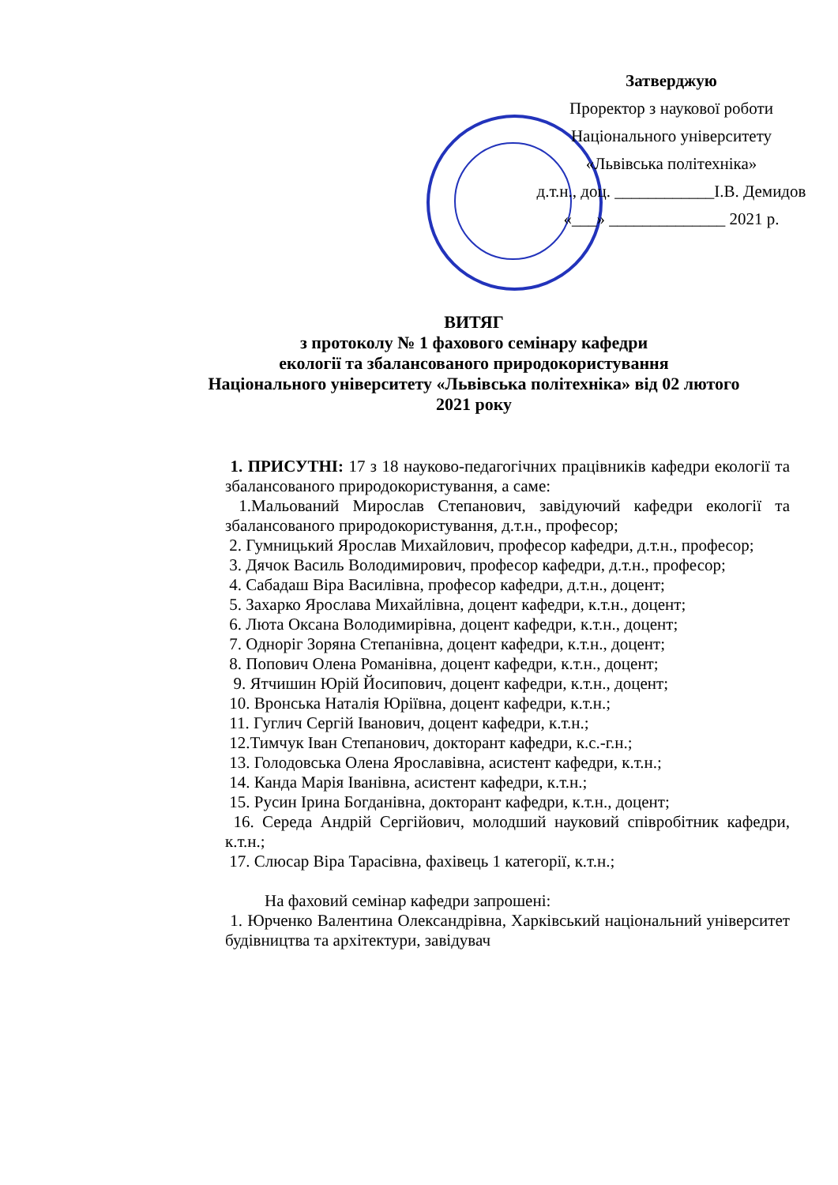Затверджую
Проректор з наукової роботи
Національного університету
«Львівська політехніка»
д.т.н., доц. ____________І.В. Демидов
«___» ______________ 2021 р.
ВИТЯГ
з протоколу № 1 фахового семінару кафедри
екології та збалансованого природокористування
Національного університету «Львівська політехніка» від 02 лютого
2021 року
1. ПРИСУТНІ: 17 з 18 науково-педагогічних працівників кафедри екології та збалансованого природокористування, а саме:
1.Мальований Мирослав Степанович, завідуючий кафедри екології та збалансованого природокористування, д.т.н., професор;
2. Гумницький Ярослав Михайлович, професор кафедри, д.т.н., професор;
3. Дячок Василь Володимирович, професор кафедри, д.т.н., професор;
4. Сабадаш Віра Василівна, професор кафедри, д.т.н., доцент;
5. Захарко Ярослава Михайлівна, доцент кафедри, к.т.н., доцент;
6. Люта Оксана Володимирівна, доцент кафедри, к.т.н., доцент;
7. Одноріг Зоряна Степанівна, доцент кафедри, к.т.н., доцент;
8. Попович Олена Романівна, доцент кафедри, к.т.н., доцент;
9. Ятчишин Юрій Йосипович, доцент кафедри, к.т.н., доцент;
10. Вронська Наталія Юріївна, доцент кафедри, к.т.н.;
11. Гуглич Сергій Іванович, доцент кафедри, к.т.н.;
12.Тимчук Іван Степанович, докторант кафедри, к.с.-г.н.;
13. Голодовська Олена Ярославівна, асистент кафедри, к.т.н.;
14. Канда Марія Іванівна, асистент кафедри, к.т.н.;
15. Русин Ірина Богданівна, докторант кафедри, к.т.н., доцент;
16. Середа Андрій Сергійович, молодший науковий співробітник кафедри, к.т.н.;
17. Слюсар Віра Тарасівна, фахівець 1 категорії, к.т.н.;
На фаховий семінар кафедри запрошені:
1. Юрченко Валентина Олександрівна, Харківський національний університет будівництва та архітектури, завідувач